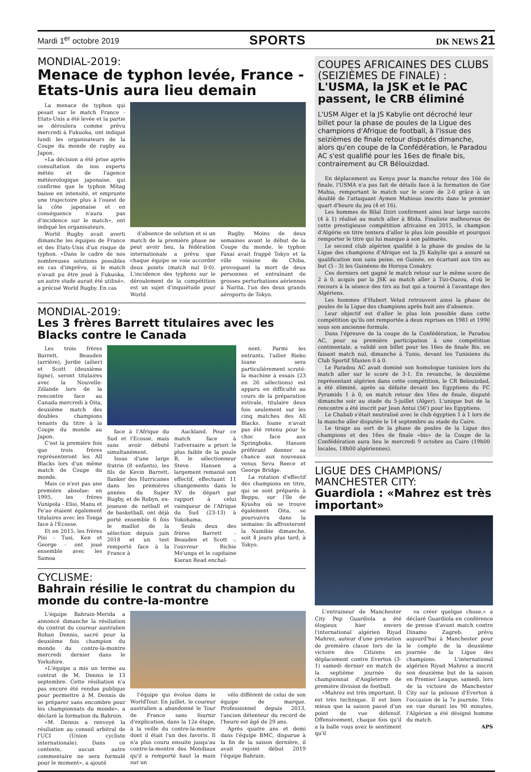Mardi 1<sup>er</sup> octobre 2019 SPORTS DK NEWS 21
MONDIAL-2019:
Menace de typhon levée, France - Etats-Unis aura lieu demain
La menace de typhon qui pesait sur le match France - Etats-Unis a été levée et la partie se déroulera comme prévu mercredi à Fukuoka, ont indiqué lundi les organisateurs de la Coupe du monde de rugby au Japon.
«La décision a été prise après consultation de nos experts météo et de l'agence météorologique japonaise, qui confirme que le typhon Mitag baisse en intensité, et emprunte une trajectoire plus à l'ouest de la côte japonaise et en conséquence n'aura pas d'incidence sur le match», ont indiqué les organisateurs.
World Rugby avait averti dimanche les équipes de France et des Etats-Unis d'un risque de typhon. «Dans le cadre de nos nombreuses solutions possibles en cas d'imprévu, si le match n'avait pu être joué à Fukuoka, un autre stade aurait été utilisé», a précisé World Rugby. En cas
d'absence de solution et si un match de la première phase ne peut avoir lieu, la fédération internationale a prévu que chaque équipe se voie accorder deux points (match nul 0-0). L'incidence des typhons sur le déroulement de la compétition est un sujet d'inquiétude pour World
Rugby. Moins de deux semaines avant le début de la Coupe du monde, le typhon Faxai avait frappé Tokyo et la ville voisine de Chiba, provoquant la mort de deux personnes et entraînant de grosses perturbations aériennes à Narita, l'un des deux grands aéroports de Tokyo.
MONDIAL-2019:
Les 3 frères Barrett titulaires avec les Blacks contre le Canada
Les trois frères Barrett, Beauden (arrière), Jordie (ailier) et Scott (deuxième ligne), seront titulaires avec la Nouvelle-Zélande lors de la rencontre face au Canada mercredi à Oita, deuxième match des doubles champions tenants du titre à la Coupe du monde au Japon.
C'est la première fois que trois frères représenteront les All Blacks lors d'un même match de Coupe du monde.
Mais ce n'est pas une première absolue: en 1995, les frères Vunipola - Elisi, Manu et Fe'ao étaient également titulaires avec les Tonga face à l'Ecosse.
Et en 2015, les frères Pisi - Tusi, Ken et George - ont joué ensemble avec les Samoa
face à l'Afrique du Sud et l'Ecosse, mais sans avoir débuté simultanément.
Issus d'une large fratrie (8 enfants), les fils de Kevin Barrett, flanker des Hurricanes dans les premières années du Super Rugby, et de Robyn, ex-joueuse de netball et de basketball, ont déjà porté ensemble 6 fois le maillot de la sélection depuis juin 2018 et un test remporté face à la France à
Auckland. Pour ce match face à l'adversaire a priori le plus faible de la poule B, le sélectionneur Steve Hansen a largement remanié son effectif, effectuant 11 changements dans le XV de départ par rapport à celui vainqueur de l'Afrique du Sud (23-13) à Yokohama.
Seuls deux des frères Barrett - Beauden et Scott -, l'ouvreur Richie Mo'unga et le capitaine Kieran Read enchaî-
nent. Parmi les entrants, l'ailier Rieko Ioane sera particulièrement scruté: la machine à essais (23 en 26 sélections) est apparu en difficulté au cours de la préparation estivale, titulaire deux fois seulement sur les cinq matches des All Blacks. Ioane n'avait pas été retenu pour le choc face aux Springboks, Hansen préférant donner sa chance aux nouveaux venus Sevu Reece et George Bridge.
La rotation d'effectif des champions en titre, qui se sont préparés à Beppu, sur l'île de Kyushu où se trouve également Oita, se poursuivra dans la semaine: ils affronteront la Namibie dimanche, soit 4 jours plus tard, à Tokyo.
CYCLISME:
Bahrain résilie le contrat du champion du monde du contre-la-montre
L'équipe Bahrain-Merida a annoncé dimanche la résiliation du contrat du coureur australien Rohan Dennis, sacré pour la deuxième fois champion du monde du contre-la-montre mercredi dernier dans le Yorkshire.
«L'équipe a mis un terme au contrat de M. Dennis le 13 septembre. Cette résiliation n'a pas encore été rendue publique pour permettre à M. Dennis de se préparer sans encombre pour les championnats du monde», a déclaré la formation du Bahrein.
«M. Dennis a renvoyé la résiliation au conseil arbitral de l'UCI (Union cycliste internationale). Dans ce contexte, aucun autre commentaire ne sera formulé pour le moment», a ajouté
l'équipe qui évolue dans le WorldTour. En juillet, le coureur australien a abandonné le Tour de France sans fournir d'explication, dans la 12e étape, à la veille du contre-la-montre dont il était l'un des favoris. Il n'a plus couru ensuite jusqu'au contre-la-montre des Mondiaux qu'il a remporté haut la main sur un
vélo différent de celui de son équipe de marque. Professionnel depuis 2013, l'ancien détenteur du record de l'heure est âgé de 29 ans.
Après quatre ans et demi dans l'équipe BMC, disparue à la fin de la saison dernière, il avait rejoint début 2019 l'équipe Bahrain.
COUPES AFRICAINES DES CLUBS (SEIZIÈMES DE FINALE) :
L'USMA, la JSK et le PAC passent, le CRB éliminé
L'USM Alger et la JS Kabylie ont décroché leur billet pour la phase de poules de la Ligue des champions d'Afrique de football, à l'issue des seizièmes de finale retour disputés dimanche, alors qu'en coupe de la Confédération, le Paradou AC s'est qualifié pour les 16es de finale bis, contrairement au CR Bélouizdad.
En déplacement au Kenya pour la manche retour des 16è de finale, l'USMA n'a pas fait de détails face à la formation de Gor Mahia, remportant le match sur le score de 2-0 grâce à un doublé de l'attaquant Aymen Mahious inscrits dans le premier quart d'heure du jeu (4 et 16).
Les hommes de Bilal Dziri confirment ainsi leur large succès (4 à 1) réalisé au match aller à Blida. Finaliste malheureux de cette prestigieuse compétition africaine en 2015, le champion d'Algérie en titre tentera d'aller le plus loin possible et pourquoi remporter le titre qui lui manque à son palmarès.
Le second club algérien qualifié à la phase de poules de la Ligue des champions d'Afrique est la JS Kabylie qui a assuré sa qualification non sans peine, en Guinée, en écartant aux tirs au but (5 - 3) les Guinéens de Horoya Conakry.
Ces derniers ont gagné le match retour sur le même score de 2 à 0, acquis par la JSK au match aller à Tizi-Ouzou, d'où le recours à la séance des tirs au but qui a tourné à l'avantage des Algériens.
Les hommes d'Hubert Velud retrouvent ainsi la phase de poules de la Ligue des champions après huit ans d'absence.
Leur objectif est d'aller le plus loin possible dans cette compétition qu'ils ont remportée à deux reprises en 1981 et 1990 sous son ancienne formule.
Dans l'épreuve de la coupe de la Confédération, le Paradou AC, pour sa première participation à une compétition continentale, a validé son billet pour les 16es de finale Bis, en faisant match nul, dimanche à Tunis, devant les Tunisiens du Club Sportif Sfaxien 0 à 0.
Le Paradou AC avait dominé son homologue tunisien lors du match aller sur le score de 3-1. En revanche, le deuxième représentant algérien dans cette compétition, le CR Belouizdad, a été éliminé, après sa défaite devant les Egyptiens du FC Pyramids 1 à 0, en match retour des 16es de finale, disputé dimanche soir au stade du 5-juillet (Alger). L'unique but de la rencontre a été inscrit par Jean Antui (56') pour les Egyptiens.
Le Chabab s'était neutralisé avec le club égyptien 1 à 1 lors de la manche aller disputée le 14 septembre au stade du Caire.
Le tirage au sort de la phase de poules de la Ligue des champions et des 16es de finale «bis» de la Coupe de la Confédération aura lieu le mercredi 9 octobre au Caire (19h00 locales, 18h00 algériennes).
LIGUE DES CHAMPIONS/ MANCHESTER CITY:
Guardiola : «Mahrez est très important»
L'entraineur de Manchester City Pep Guardiola a été élogieux hier envers l'international algérien Riyad Mahrez, auteur d'une prestation de première classe lors de la victoire des Citizens en déplacement contre Everton (3-1) samedi dernier en match de la septième journée du championnat d'Angleterre de première division de football.
«Mahrez est très important. Il est très technique. Il est bien mieux que la saison passé d'un point de vue défensif. Offensivement, chaque fois qu'il a la balle vous avez le sentiment qu'il
va créer quelque chose.» a déclaré Guardiola en conférence de presse d'avant match contre Dinamo Zagreb, prévu aujourd'hui à Manchester pour le compte de la deuxième journée de la Ligue des champions. L'international algérien Riyad Mahrez a inscrit son deuxième but de la saison en Premier League, samedi, lors de la victoire de Manchester City sur la pelouse d'Everton à l'occasion de la 7e journée. Très en vue durant les 90 minutes, l'Algérien a été désigné homme du match.
APS